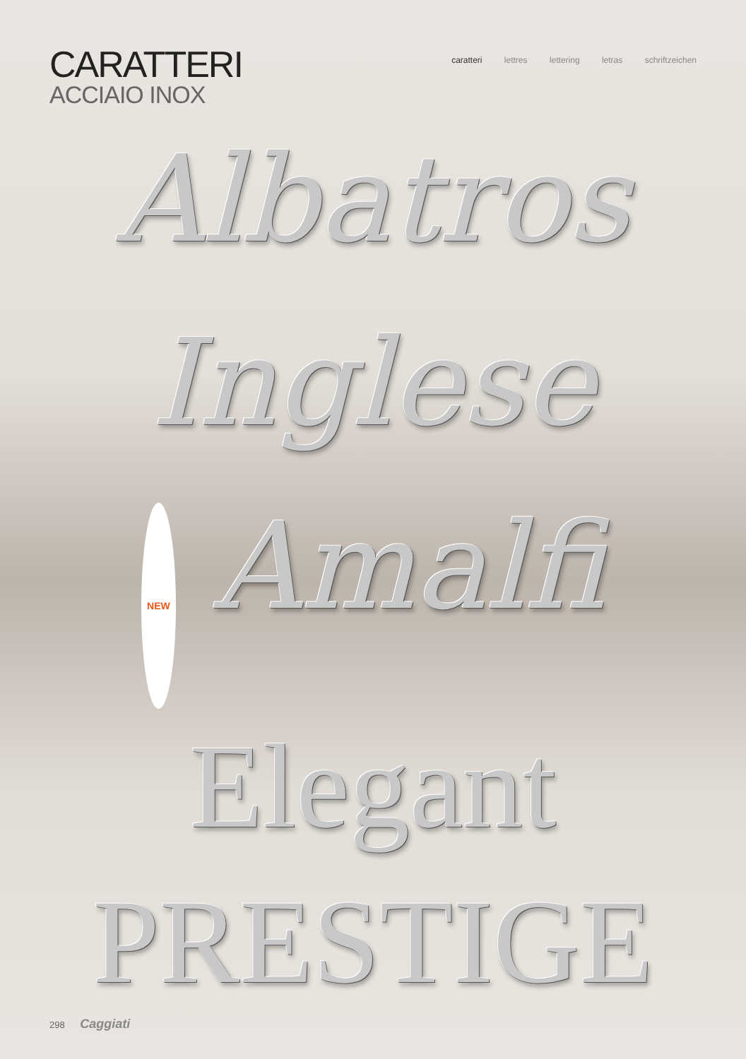CARATTERI
ACCIAIO INOX
caratteri lettres lettering letras schriftzeichen
Albatros
Inglese
NEW Amalfi
Elegant
PRESTIGE
298 Caggiati